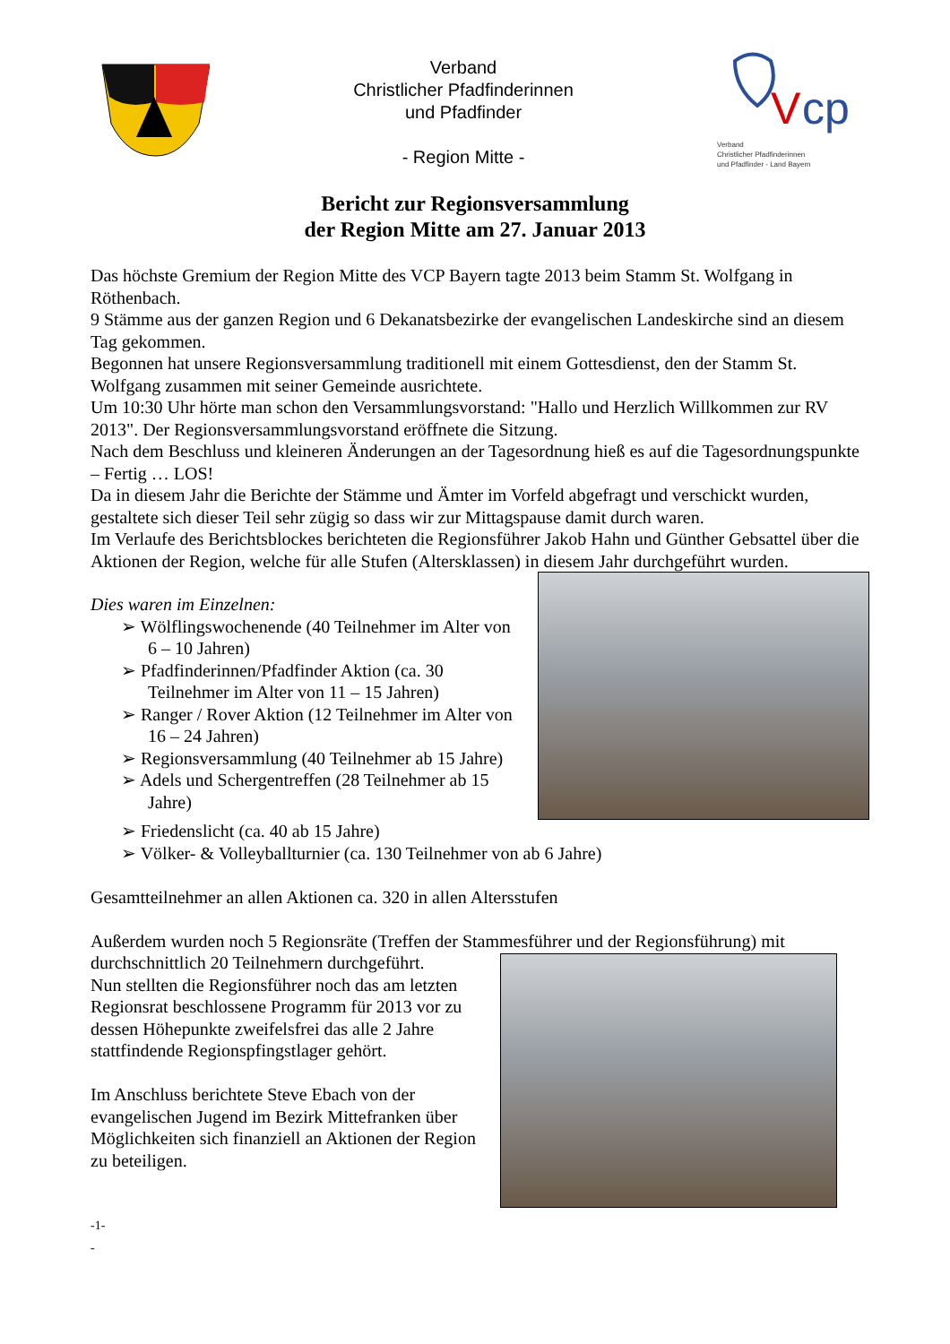Verband
Christlicher Pfadfinderinnen
und Pfadfinder
- Region Mitte -
V
cp
Verband
Christlicher Pfadfinderinnen
und Pfadfinder - Land Bayern
Bericht zur Regionsversammlung
der Region Mitte am 27. Januar 2013
Das höchste Gremium der Region Mitte des VCP Bayern tagte 2013 beim Stamm St. Wolfgang in Röthenbach.
9 Stämme aus der ganzen Region und 6 Dekanatsbezirke der evangelischen Landeskirche sind an diesem Tag gekommen.
Begonnen hat unsere Regionsversammlung traditionell mit einem Gottesdienst, den der Stamm St. Wolfgang zusammen mit seiner Gemeinde ausrichtete.
Um 10:30 Uhr hörte man schon den Versammlungsvorstand: "Hallo und Herzlich Willkommen zur RV 2013". Der Regionsversammlungsvorstand eröffnete die Sitzung.
Nach dem Beschluss und kleineren Änderungen an der Tagesordnung hieß es auf die Tagesordnungspunkte – Fertig … LOS!
Da in diesem Jahr die Berichte der Stämme und Ämter im Vorfeld abgefragt und verschickt wurden, gestaltete sich dieser Teil sehr zügig so dass wir zur Mittagspause damit durch waren.
Im Verlaufe des Berichtsblockes berichteten die Regionsführer Jakob Hahn und Günther Gebsattel über die Aktionen der Region, welche für alle Stufen (Altersklassen) in diesem Jahr durchgeführt wurden.
Dies waren im Einzelnen:
➢ Wölflingswochenende (40 Teilnehmer im Alter von 6 – 10 Jahren)
➢ Pfadfinderinnen/Pfadfinder Aktion (ca. 30 Teilnehmer im Alter von 11 – 15 Jahren)
➢ Ranger / Rover Aktion (12 Teilnehmer im Alter von 16 – 24 Jahren)
➢ Regionsversammlung (40 Teilnehmer ab 15 Jahre)
➢ Adels und Schergentreffen (28 Teilnehmer ab 15 Jahre)
➢ Friedenslicht (ca. 40 ab 15 Jahre)
➢ Völker- & Volleyballturnier (ca. 130 Teilnehmer von ab 6 Jahre)
Gesamtteilnehmer an allen Aktionen ca. 320 in allen Altersstufen
Außerdem wurden noch 5 Regionsräte (Treffen der Stammesführer und der Regionsführung) mit
durchschnittlich 20 Teilnehmern durchgeführt.
Nun stellten die Regionsführer noch das am letzten Regionsrat beschlossene Programm für 2013 vor zu dessen Höhepunkte zweifelsfrei das alle 2 Jahre stattfindende Regionspfingstlager gehört.
Im Anschluss berichtete Steve Ebach von der evangelischen Jugend im Bezirk Mittefranken über Möglichkeiten sich finanziell an Aktionen der Region zu beteiligen.
-1-
-